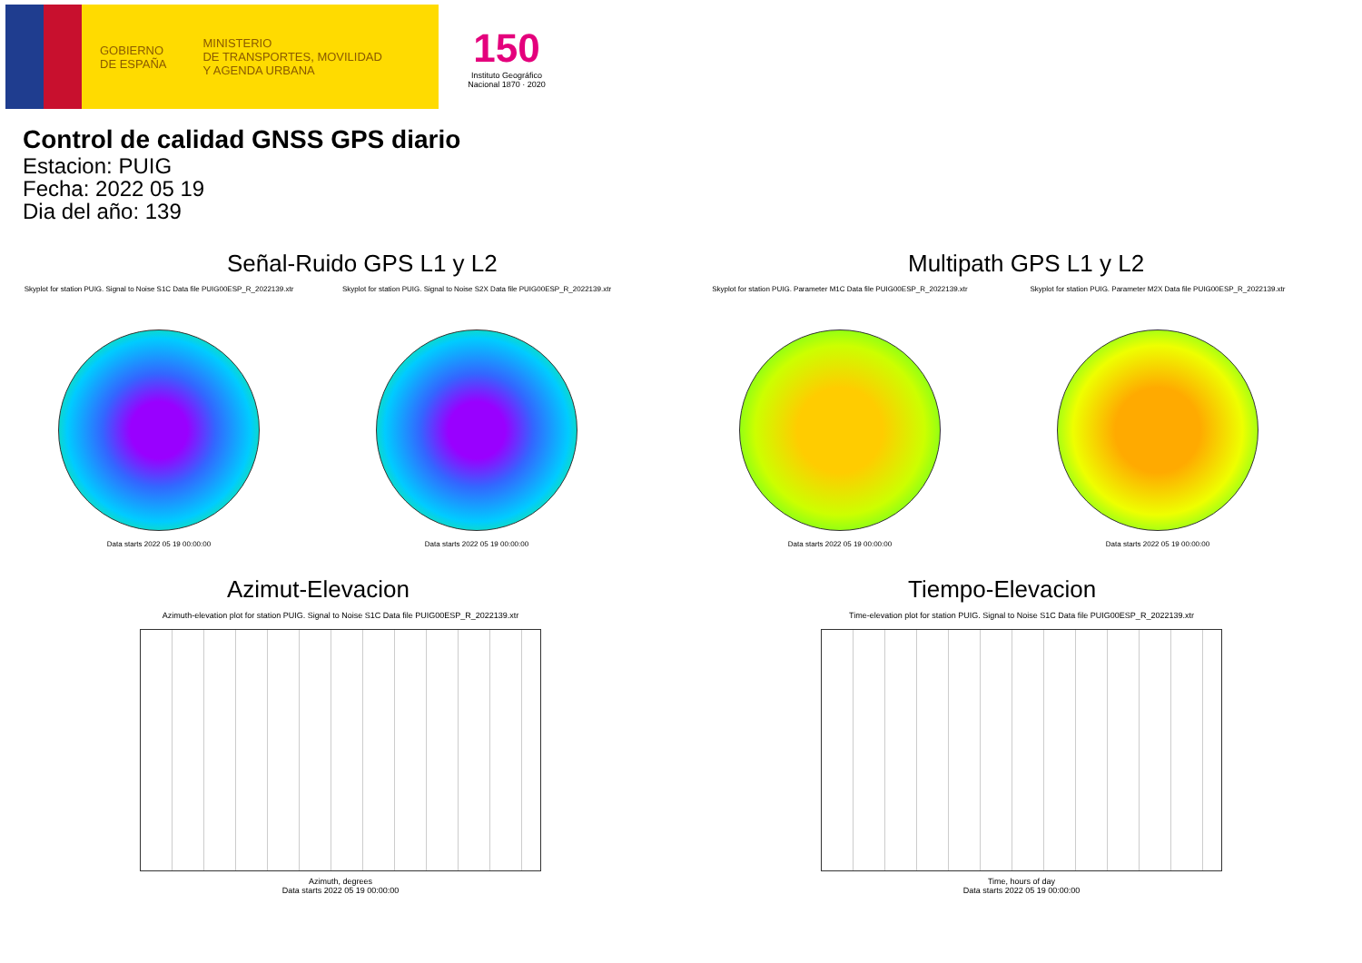GOBIERNO
DE ESPAÑA
MINISTERIO
DE TRANSPORTES, MOVILIDAD
Y AGENDA URBANA
150
Instituto Geográfico Nacional 1870 · 2020
Control de calidad GNSS GPS diario
Estacion: PUIG
Fecha: 2022 05 19
Dia del año: 139
Señal-Ruido GPS L1 y L2
Skyplot for station PUIG. Signal to Noise S1C Data file PUIG00ESP_R_2022139.xtr
Data starts 2022 05 19 00:00:00
Skyplot for station PUIG. Signal to Noise S2X Data file PUIG00ESP_R_2022139.xtr
Data starts 2022 05 19 00:00:00
Multipath GPS L1 y L2
Skyplot for station PUIG. Parameter M1C Data file PUIG00ESP_R_2022139.xtr
Data starts 2022 05 19 00:00:00
Skyplot for station PUIG. Parameter M2X Data file PUIG00ESP_R_2022139.xtr
Data starts 2022 05 19 00:00:00
Azimut-Elevacion
Azimuth-elevation plot for station PUIG. Signal to Noise S1C Data file PUIG00ESP_R_2022139.xtr
Azimuth, degrees
Data starts 2022 05 19 00:00:00
Tiempo-Elevacion
Time-elevation plot for station PUIG. Signal to Noise S1C Data file PUIG00ESP_R_2022139.xtr
Time, hours of day
Data starts 2022 05 19 00:00:00